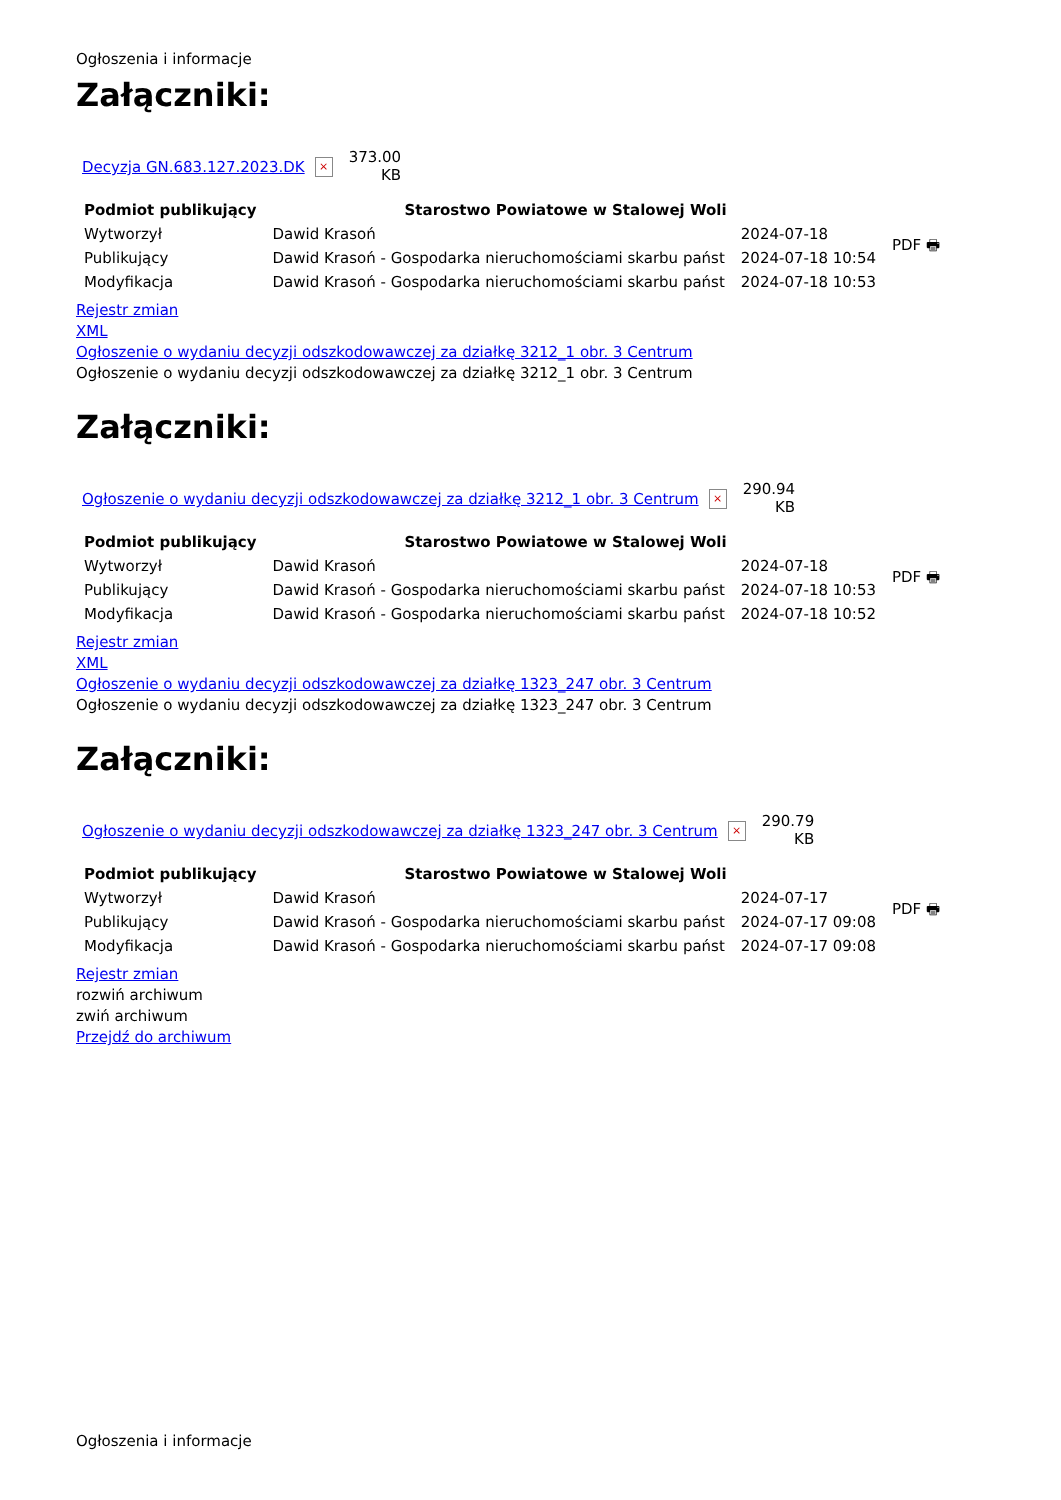Ogłoszenia i informacje
Załączniki:
| Decyzja GN.683.127.2023.DK | × | 373.00 KB |
| Podmiot publikujący | Starostwo Powiatowe w Stalowej Woli | | PDF 🖶 |
| Wytworzył | Dawid Krasoń | 2024-07-18 | |
| Publikujący | Dawid Krasoń - Gospodarka nieruchomościami skarbu państ | 2024-07-18 10:54 | |
| Modyfikacja | Dawid Krasoń - Gospodarka nieruchomościami skarbu państ | 2024-07-18 10:53 | |
Rejestr zmian
XML
Ogłoszenie o wydaniu decyzji odszkodowawczej za działkę 3212_1 obr. 3 Centrum
Ogłoszenie o wydaniu decyzji odszkodowawczej za działkę 3212_1 obr. 3 Centrum
Załączniki:
| Ogłoszenie o wydaniu decyzji odszkodowawczej za działkę 3212_1 obr. 3 Centrum | × | 290.94 KB |
| Podmiot publikujący | Starostwo Powiatowe w Stalowej Woli | | PDF 🖶 |
| Wytworzył | Dawid Krasoń | 2024-07-18 | |
| Publikujący | Dawid Krasoń - Gospodarka nieruchomościami skarbu państ | 2024-07-18 10:53 | |
| Modyfikacja | Dawid Krasoń - Gospodarka nieruchomościami skarbu państ | 2024-07-18 10:52 | |
Rejestr zmian
XML
Ogłoszenie o wydaniu decyzji odszkodowawczej za działkę 1323_247 obr. 3 Centrum
Ogłoszenie o wydaniu decyzji odszkodowawczej za działkę 1323_247 obr. 3 Centrum
Załączniki:
| Ogłoszenie o wydaniu decyzji odszkodowawczej za działkę 1323_247 obr. 3 Centrum | × | 290.79 KB |
| Podmiot publikujący | Starostwo Powiatowe w Stalowej Woli | | PDF 🖶 |
| Wytworzył | Dawid Krasoń | 2024-07-17 | |
| Publikujący | Dawid Krasoń - Gospodarka nieruchomościami skarbu państ | 2024-07-17 09:08 | |
| Modyfikacja | Dawid Krasoń - Gospodarka nieruchomościami skarbu państ | 2024-07-17 09:08 | |
Rejestr zmian
rozwiń archiwum
zwiń archiwum
Przejdź do archiwum
Ogłoszenia i informacje